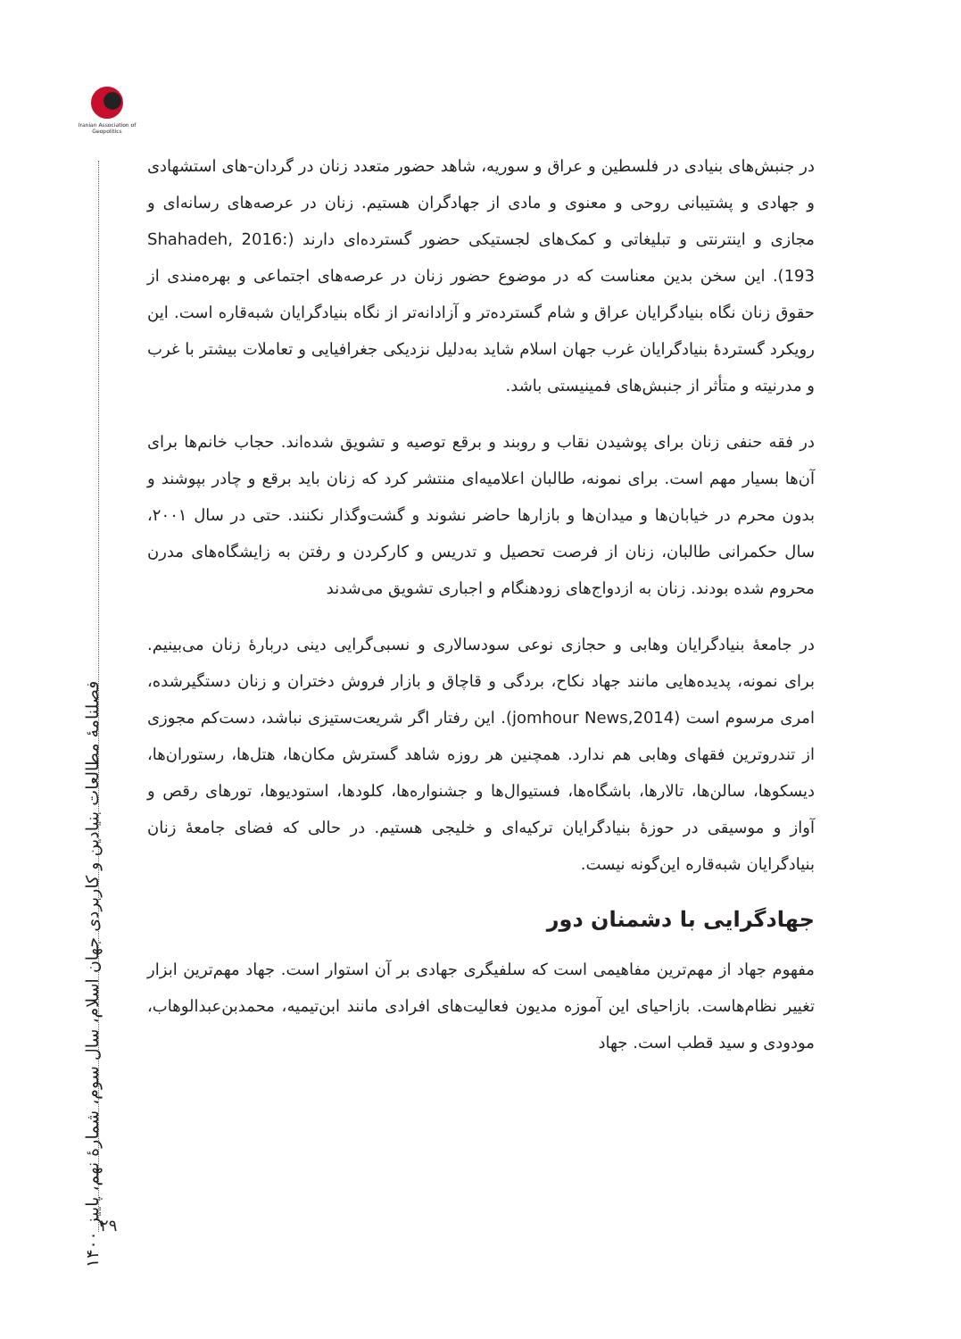Iranian Association of Geopolitics
فصلنامهٔ مطالعات بنیادین و کاربردی جهان اسلام، سال سوم، شمارهٔ نهم، پاییز ۱۴۰۰
در جنبش‌های بنیادی در فلسطین و عراق و سوریه، شاهد حضور متعدد زنان در گردان-های استشهادی و جهادی و پشتیبانی روحی و معنوی و مادی از جهادگران هستیم. زنان در عرصه‌های رسانه‌ای و مجازی و اینترنتی و تبلیغاتی و کمک‌های لجستیکی حضور گسترده‌ای دارند (Shahadeh, 2016: 193). این سخن بدین معناست که در موضوع حضور زنان در عرصه‌های اجتماعی و بهره‌مندی از حقوق زنان نگاه بنیادگرایان عراق و شام گسترده‌تر و آزادانه‌تر از نگاه بنیادگرایان شبه‌قاره است. این رویکرد گستردهٔ بنیادگرایان غرب جهان اسلام شاید به‌دلیل نزدیکی جغرافیایی و تعاملات بیشتر با غرب و مدرنیته و متأثر از جنبش‌های فمینیستی باشد.
در فقه حنفی زنان برای پوشیدن نقاب و روبند و برقع توصیه و تشویق شده‌اند. حجاب خانم‌ها برای آن‌ها بسیار مهم است. برای نمونه، طالبان اعلامیه‌ای منتشر کرد که زنان باید برقع و چادر بپوشند و بدون محرم در خیابان‌ها و میدان‌ها و بازارها حاضر نشوند و گشت‌وگذار نکنند. حتی در سال ۲۰۰۱، سال حکمرانی طالبان، زنان از فرصت تحصیل و تدریس و کارکردن و رفتن به زایشگاه‌های مدرن محروم شده بودند. زنان به ازدواج‌های زودهنگام و اجباری تشویق می‌شدند
در جامعهٔ بنیادگرایان وهابی و حجازی نوعی سودسالاری و نسبی‌گرایی دینی دربارهٔ زنان می‌بینیم. برای نمونه، پدیده‌هایی مانند جهاد نکاح، بردگی و قاچاق و بازار فروش دختران و زنان دستگیرشده، امری مرسوم است (jomhour News,2014). این رفتار اگر شریعت‌ستیزی نباشد، دست‌کم مجوزی از تندروترین فقهای وهابی هم ندارد. همچنین هر روزه شاهد گسترش مکان‌ها، هتل‌ها، رستوران‌ها، دیسکوها، سالن‌ها، تالارها، باشگاه‌ها، فستیوال‌ها و جشنواره‌ها، کلودها، استودیوها، تورهای رقص و آواز و موسیقی در حوزهٔ بنیادگرایان ترکیه‌ای و خلیجی هستیم. در حالی که فضای جامعهٔ زنان بنیادگرایان شبه‌قاره این‌گونه نیست.
جهادگرایی با دشمنان دور
مفهوم جهاد از مهم‌ترین مفاهیمی است که سلفیگری جهادی بر آن استوار است. جهاد مهم‌ترین ابزار تغییر نظام‌هاست. بازاحیای این آموزه مدیون فعالیت‌های افرادی مانند ابن‌تیمیه، محمدبن‌عبدالوهاب، مودودی و سید قطب است. جهاد
۲۹